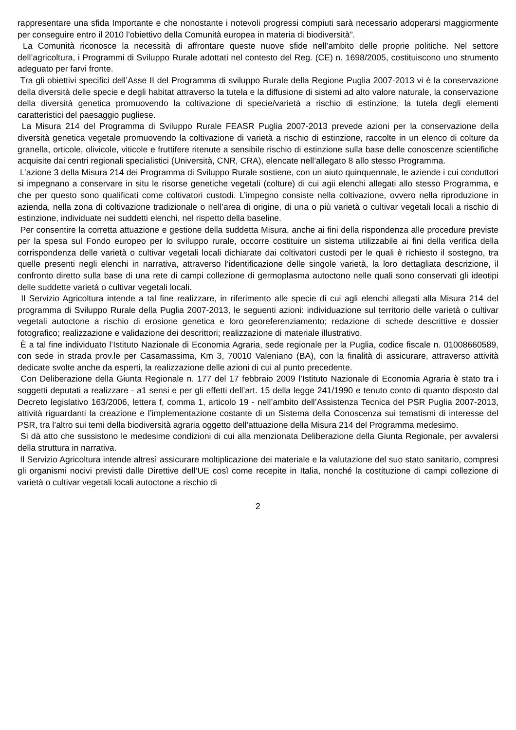rappresentare una sfida Importante e che nonostante i notevoli progressi compiuti sarà necessario adoperarsi maggiormente per conseguire entro il 2010 l’obiettivo della Comunità europea in materia di biodiversità”.
La Comunità riconosce la necessità di affrontare queste nuove sfide nell’ambito delle proprie politiche. Nel settore dell’agricoltura, i Programmi di Sviluppo Rurale adottati nel contesto del Reg. (CE) n. 1698/2005, costituiscono uno strumento adeguato per farvi fronte.
Tra gli obiettivi specifici dell’Asse II del Programma di sviluppo Rurale della Regione Puglia 2007-2013 vi è la conservazione della diversità delle specie e degli habitat attraverso la tutela e la diffusione di sistemi ad alto valore naturale, la conservazione della diversità genetica promuovendo la coltivazione di specie/varietà a rischio di estinzione, la tutela degli elementi caratteristici del paesaggio pugliese.
La Misura 214 del Programma di Sviluppo Rurale FEASR Puglia 2007-2013 prevede azioni per la conservazione della diversità genetica vegetale promuovendo la coltivazione di varietà a rischio di estinzione, raccolte in un elenco di colture da granella, orticole, olivicole, viticole e fruttifere ritenute a sensibile rischio di estinzione sulla base delle conoscenze scientifiche acquisite dai centri regionali specialistici (Università, CNR, CRA), elencate nell’allegato 8 allo stesso Programma.
L’azione 3 della Misura 214 dei Programma di Sviluppo Rurale sostiene, con un aiuto quinquennale, le aziende i cui conduttori si impegnano a conservare in situ le risorse genetiche vegetali (colture) di cui agii elenchi allegati allo stesso Programma, e che per questo sono qualificati come coltivatori custodi. L’impegno consiste nella coltivazione, ovvero nella riproduzione in azienda, nella zona di coltivazione tradizionale o nell’area di origine, di una o più varietà o cultivar vegetali locali a rischio di estinzione, individuate nei suddetti elenchi, nel rispetto della baseline.
Per consentire la corretta attuazione e gestione della suddetta Misura, anche ai fini della rispondenza alle procedure previste per la spesa sul Fondo europeo per lo sviluppo rurale, occorre costituire un sistema utilizzabile ai fini della verifica della corrispondenza delle varietà o cultivar vegetali locali dichiarate dai coltivatori custodi per le quali è richiesto il sostegno, tra quelle presenti negli elenchi in narrativa, attraverso l’identificazione delle singole varietà, la loro dettagliata descrizione, il confronto diretto sulla base di una rete di campi collezione di germoplasma autoctono nelle quali sono conservati gli ideotipi delle suddette varietà o cultivar vegetali locali.
Il Servizio Agricoltura intende a tal fine realizzare, in riferimento alle specie di cui agli elenchi allegati alla Misura 214 del programma di Sviluppo Rurale della Puglia 2007-2013, le seguenti azioni: individuazione sul territorio delle varietà o cultivar vegetali autoctone a rischio di erosione genetica e loro georeferenziamento; redazione di schede descrittive e dossier fotografico; realizzazione e validazione dei descrittori; realizzazione di materiale illustrativo.
È a tal fine individuato l’Istituto Nazionale di Economia Agraria, sede regionale per la Puglia, codice fiscale n. 01008660589, con sede in strada prov.le per Casamassima, Km 3, 70010 Valeniano (BA), con la finalità di assicurare, attraverso attività dedicate svolte anche da esperti, la realizzazione delle azioni di cui al punto precedente.
Con Deliberazione della Giunta Regionale n. 177 del 17 febbraio 2009 l’Istituto Nazionale di Economia Agraria è stato tra i soggetti deputati a realizzare - a1 sensi e per gli effetti dell’art. 15 della legge 241/1990 e tenuto conto di quanto disposto dal Decreto legislativo 163/2006, lettera f, comma 1, articolo 19 - nell’ambito dell’Assistenza Tecnica del PSR Puglia 2007-2013, attività riguardanti la creazione e l’implementazione costante di un Sistema della Conoscenza sui tematismi di interesse del PSR, tra l’altro sui temi della biodiversità agraria oggetto dell’attuazione della Misura 214 del Programma medesimo.
Si dà atto che sussistono le medesime condizioni di cui alla menzionata Deliberazione della Giunta Regionale, per avvalersi della struttura in narrativa.
Il Servizio Agricoltura intende altresì assicurare moltiplicazione dei materiale e la valutazione del suo stato sanitario, compresi gli organismi nocivi previsti dalle Direttive dell’UE così come recepite in Italia, nonché la costituzione di campi collezione di varietà o cultivar vegetali locali autoctone a rischio di
2